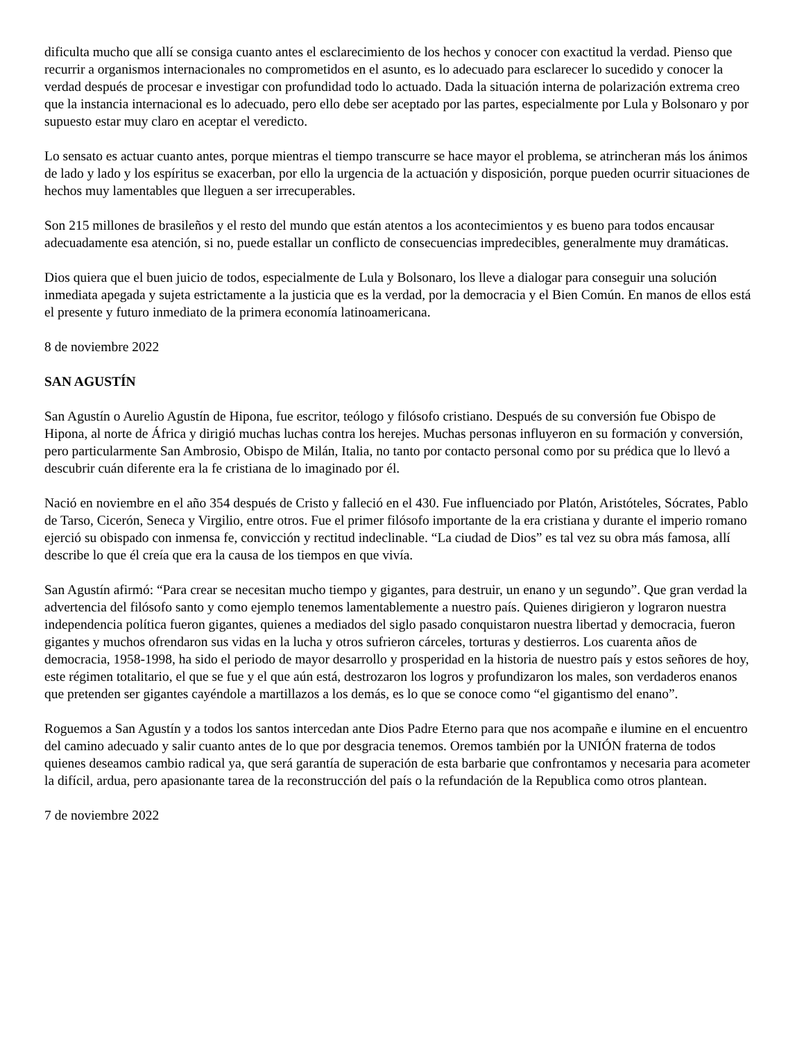dificulta mucho que allí se consiga cuanto antes el esclarecimiento de los hechos y conocer con exactitud la verdad. Pienso que recurrir a organismos internacionales no comprometidos en el asunto, es lo adecuado para esclarecer lo sucedido y conocer la verdad después de procesar e investigar con profundidad todo lo actuado. Dada la situación interna de polarización extrema creo que la instancia internacional es lo adecuado, pero ello debe ser aceptado por las partes, especialmente por Lula y Bolsonaro y por supuesto estar muy claro en aceptar el veredicto.
Lo sensato es actuar cuanto antes, porque mientras el tiempo transcurre se hace mayor el problema, se atrincheran más los ánimos de lado y lado y los espíritus se exacerban, por ello la urgencia de la actuación y disposición, porque pueden ocurrir situaciones de hechos muy lamentables que lleguen a ser irrecuperables.
Son 215 millones de brasileños y el resto del mundo que están atentos a los acontecimientos y es bueno para todos encausar adecuadamente esa atención, si no, puede estallar un conflicto de consecuencias impredecibles, generalmente muy dramáticas.
Dios quiera que el buen juicio de todos, especialmente de Lula y Bolsonaro, los lleve a dialogar para conseguir una solución inmediata apegada y sujeta estrictamente a la justicia que es la verdad, por la democracia y el Bien Común. En manos de ellos está el presente y futuro inmediato de la primera economía latinoamericana.
8 de noviembre 2022
SAN AGUSTÍN
San Agustín o Aurelio Agustín de Hipona, fue escritor, teólogo y filósofo cristiano. Después de su conversión fue Obispo de Hipona, al norte de África y dirigió muchas luchas contra los herejes. Muchas personas influyeron en su formación y conversión, pero particularmente San Ambrosio, Obispo de Milán, Italia, no tanto por contacto personal como por su prédica que lo llevó a descubrir cuán diferente era la fe cristiana de lo imaginado por él.
Nació en noviembre en el año 354 después de Cristo y falleció en el 430. Fue influenciado por Platón, Aristóteles, Sócrates, Pablo de Tarso, Cicerón, Seneca y Virgilio, entre otros. Fue el primer filósofo importante de la era cristiana y durante el imperio romano ejerció su obispado con inmensa fe, convicción y rectitud indeclinable. “La ciudad de Dios” es tal vez su obra más famosa, allí describe lo que él creía que era la causa de los tiempos en que vivía.
San Agustín afirmó: “Para crear se necesitan mucho tiempo y gigantes, para destruir, un enano y un segundo”. Que gran verdad la advertencia del filósofo santo y como ejemplo tenemos lamentablemente a nuestro país. Quienes dirigieron y lograron nuestra independencia política fueron gigantes, quienes a mediados del siglo pasado conquistaron nuestra libertad y democracia, fueron gigantes y muchos ofrendaron sus vidas en la lucha y otros sufrieron cárceles, torturas y destierros. Los cuarenta años de democracia, 1958-1998, ha sido el periodo de mayor desarrollo y prosperidad en la historia de nuestro país y estos señores de hoy, este régimen totalitario, el que se fue y el que aún está, destrozaron los logros y profundizaron los males, son verdaderos enanos que pretenden ser gigantes cayéndole a martillazos a los demás, es lo que se conoce como “el gigantismo del enano”.
Roguemos a San Agustín y a todos los santos intercedan ante Dios Padre Eterno para que nos acompañe e ilumine en el encuentro del camino adecuado y salir cuanto antes de lo que por desgracia tenemos. Oremos también por la UNIÓN fraterna de todos quienes deseamos cambio radical ya, que será garantía de superación de esta barbarie que confrontamos y necesaria para acometer la difícil, ardua, pero apasionante tarea de la reconstrucción del país o la refundación de la Republica como otros plantean.
7 de noviembre 2022